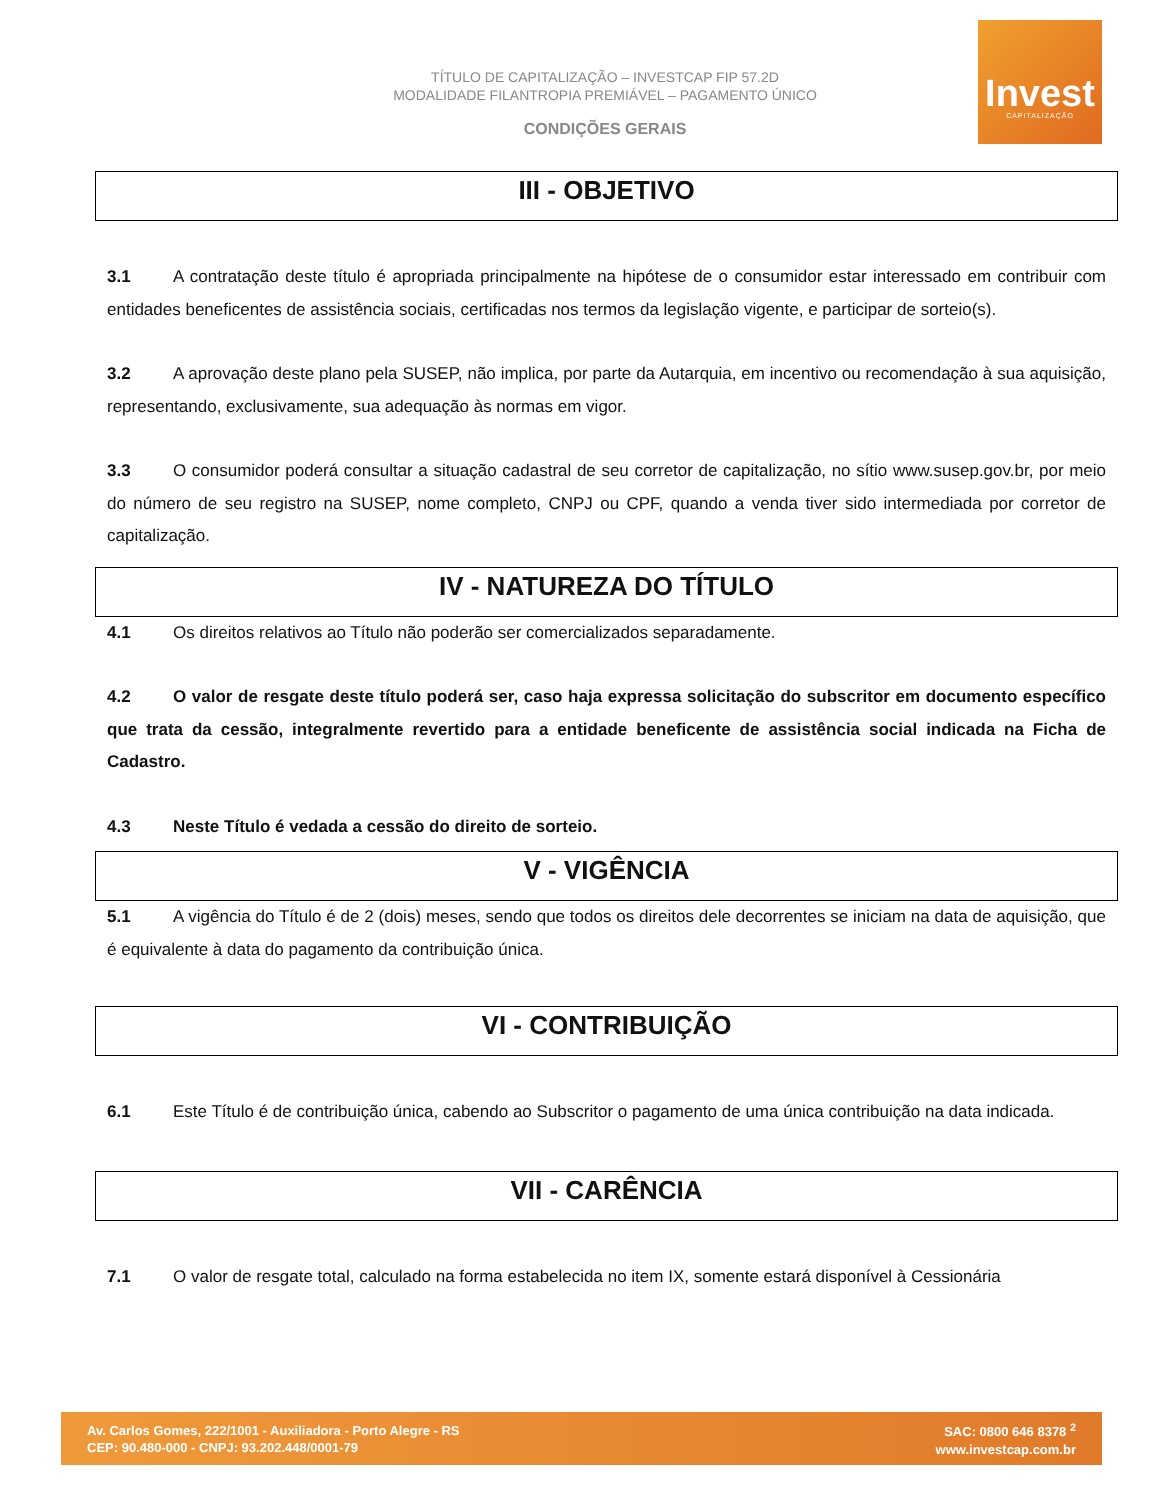TÍTULO DE CAPITALIZAÇÃO – INVESTCAP FIP 57.2D
MODALIDADE FILANTROPIA PREMIÁVEL – PAGAMENTO ÚNICO
CONDIÇÕES GERAIS
Invest
CAPITALIZAÇÃO
III - OBJETIVO
3.1 A contratação deste título é apropriada principalmente na hipótese de o consumidor estar interessado em contribuir com entidades beneficentes de assistência sociais, certificadas nos termos da legislação vigente, e participar de sorteio(s).
3.2 A aprovação deste plano pela SUSEP, não implica, por parte da Autarquia, em incentivo ou recomendação à sua aquisição, representando, exclusivamente, sua adequação às normas em vigor.
3.3 O consumidor poderá consultar a situação cadastral de seu corretor de capitalização, no sítio www.susep.gov.br, por meio do número de seu registro na SUSEP, nome completo, CNPJ ou CPF, quando a venda tiver sido intermediada por corretor de capitalização.
IV - NATUREZA DO TÍTULO
4.1 Os direitos relativos ao Título não poderão ser comercializados separadamente.
4.2 O valor de resgate deste título poderá ser, caso haja expressa solicitação do subscritor em documento específico que trata da cessão, integralmente revertido para a entidade beneficente de assistência social indicada na Ficha de Cadastro.
4.3 Neste Título é vedada a cessão do direito de sorteio.
V - VIGÊNCIA
5.1 A vigência do Título é de 2 (dois) meses, sendo que todos os direitos dele decorrentes se iniciam na data de aquisição, que é equivalente à data do pagamento da contribuição única.
VI - CONTRIBUIÇÃO
6.1 Este Título é de contribuição única, cabendo ao Subscritor o pagamento de uma única contribuição na data indicada.
VII - CARÊNCIA
7.1 O valor de resgate total, calculado na forma estabelecida no item IX, somente estará disponível à Cessionária
Av. Carlos Gomes, 222/1001 - Auxiliadora - Porto Alegre - RS
CEP: 90.480-000 - CNPJ: 93.202.448/0001-79
SAC: 0800 646 8378 <sup>2</sup>
www.investcap.com.br